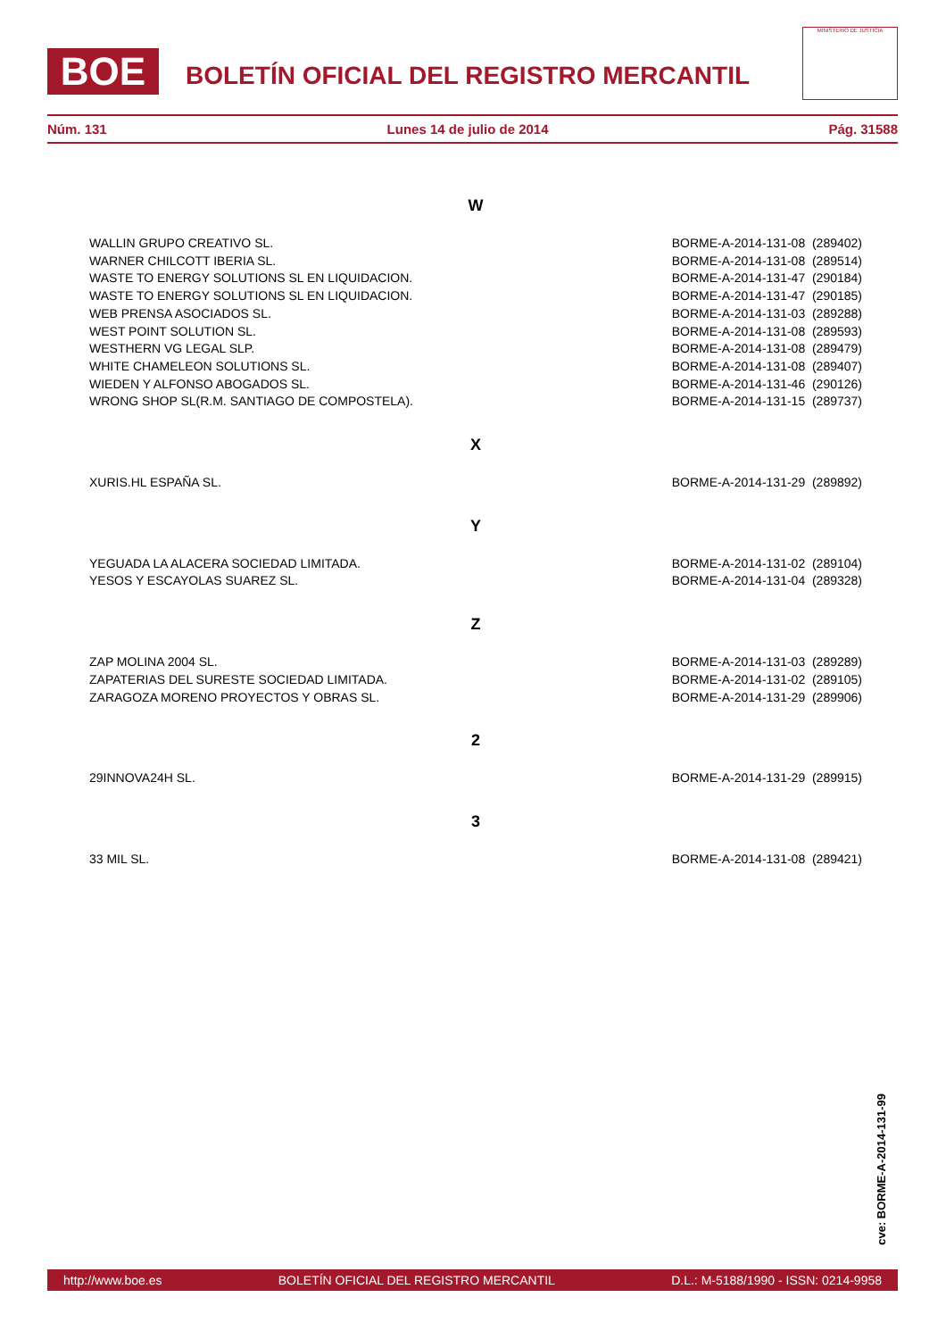BOE
BOLETÍN OFICIAL DEL REGISTRO MERCANTIL
MINISTERIO DE JUSTICIA
Núm. 131 Lunes 14 de julio de 2014 Pág. 31588
W
| WALLIN GRUPO CREATIVO SL. | BORME-A-2014-131-08 (289402) |
| WARNER CHILCOTT IBERIA SL. | BORME-A-2014-131-08 (289514) |
| WASTE TO ENERGY SOLUTIONS SL EN LIQUIDACION. | BORME-A-2014-131-47 (290184) |
| WASTE TO ENERGY SOLUTIONS SL EN LIQUIDACION. | BORME-A-2014-131-47 (290185) |
| WEB PRENSA ASOCIADOS SL. | BORME-A-2014-131-03 (289288) |
| WEST POINT SOLUTION SL. | BORME-A-2014-131-08 (289593) |
| WESTHERN VG LEGAL SLP. | BORME-A-2014-131-08 (289479) |
| WHITE CHAMELEON SOLUTIONS SL. | BORME-A-2014-131-08 (289407) |
| WIEDEN Y ALFONSO ABOGADOS SL. | BORME-A-2014-131-46 (290126) |
| WRONG SHOP SL(R.M. SANTIAGO DE COMPOSTELA). | BORME-A-2014-131-15 (289737) |
X
| XURIS.HL ESPAÑA SL. | BORME-A-2014-131-29 (289892) |
Y
| YEGUADA LA ALACERA SOCIEDAD LIMITADA. | BORME-A-2014-131-02 (289104) |
| YESOS Y ESCAYOLAS SUAREZ SL. | BORME-A-2014-131-04 (289328) |
Z
| ZAP MOLINA 2004 SL. | BORME-A-2014-131-03 (289289) |
| ZAPATERIAS DEL SURESTE SOCIEDAD LIMITADA. | BORME-A-2014-131-02 (289105) |
| ZARAGOZA MORENO PROYECTOS Y OBRAS SL. | BORME-A-2014-131-29 (289906) |
2
| 29INNOVA24H SL. | BORME-A-2014-131-29 (289915) |
3
| 33 MIL SL. | BORME-A-2014-131-08 (289421) |
cve: BORME-A-2014-131-99
http://www.boe.es BOLETÍN OFICIAL DEL REGISTRO MERCANTIL D.L.: M-5188/1990 - ISSN: 0214-9958